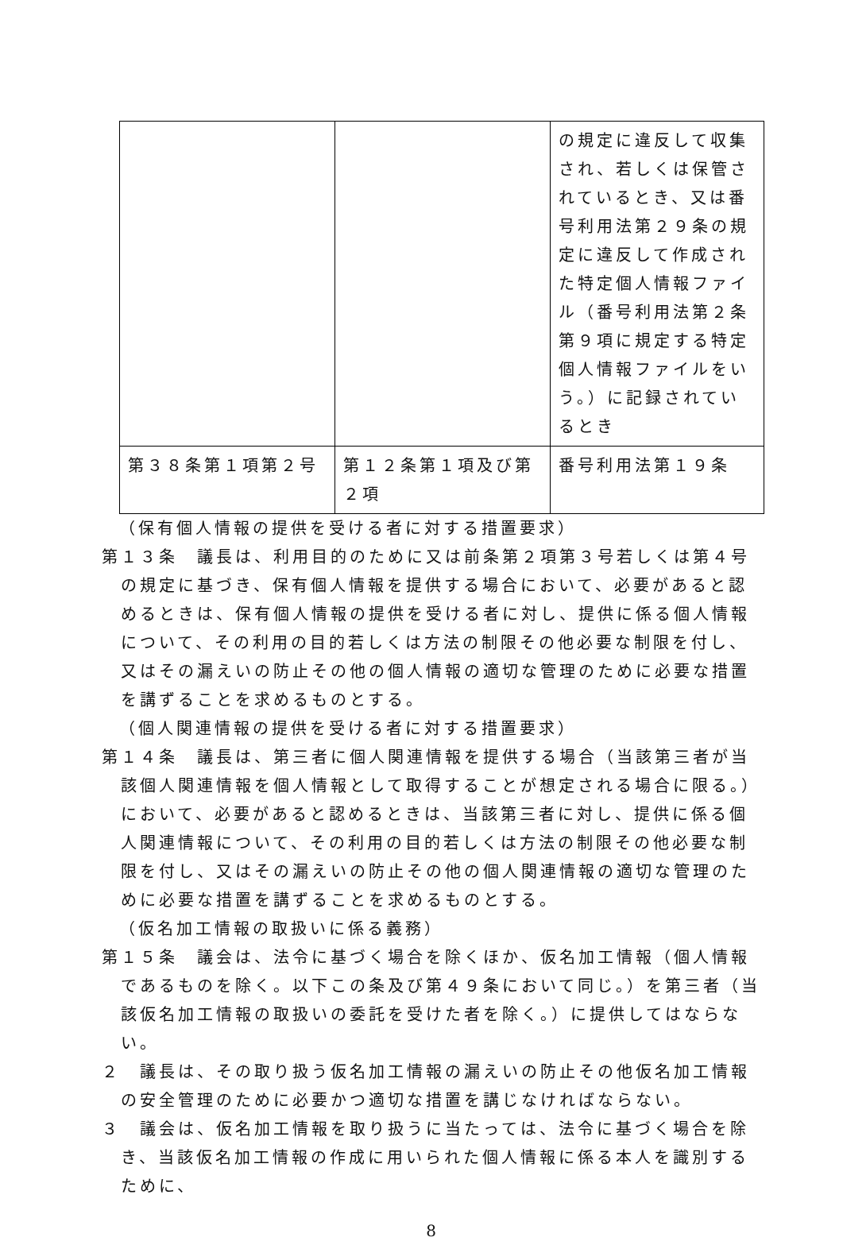| | | の規定に違反して収集され、若しくは保管されているとき、又は番号利用法第２９条の規定に違反して作成された特定個人情報ファイル（番号利用法第２条第９項に規定する特定個人情報ファイルをいう。）に記録されているとき |
| 第３８条第１項第２号 | 第１２条第１項及び第２項 | 番号利用法第１９条 |
（保有個人情報の提供を受ける者に対する措置要求）
第１３条　議長は、利用目的のために又は前条第２項第３号若しくは第４号の規定に基づき、保有個人情報を提供する場合において、必要があると認めるときは、保有個人情報の提供を受ける者に対し、提供に係る個人情報について、その利用の目的若しくは方法の制限その他必要な制限を付し、又はその漏えいの防止その他の個人情報の適切な管理のために必要な措置を講ずることを求めるものとする。
（個人関連情報の提供を受ける者に対する措置要求）
第１４条　議長は、第三者に個人関連情報を提供する場合（当該第三者が当該個人関連情報を個人情報として取得することが想定される場合に限る。）において、必要があると認めるときは、当該第三者に対し、提供に係る個人関連情報について、その利用の目的若しくは方法の制限その他必要な制限を付し、又はその漏えいの防止その他の個人関連情報の適切な管理のために必要な措置を講ずることを求めるものとする。
（仮名加工情報の取扱いに係る義務）
第１５条　議会は、法令に基づく場合を除くほか、仮名加工情報（個人情報であるものを除く。以下この条及び第４９条において同じ。）を第三者（当該仮名加工情報の取扱いの委託を受けた者を除く。）に提供してはならない。
２　議長は、その取り扱う仮名加工情報の漏えいの防止その他仮名加工情報の安全管理のために必要かつ適切な措置を講じなければならない。
３　議会は、仮名加工情報を取り扱うに当たっては、法令に基づく場合を除き、当該仮名加工情報の作成に用いられた個人情報に係る本人を識別するために、
8